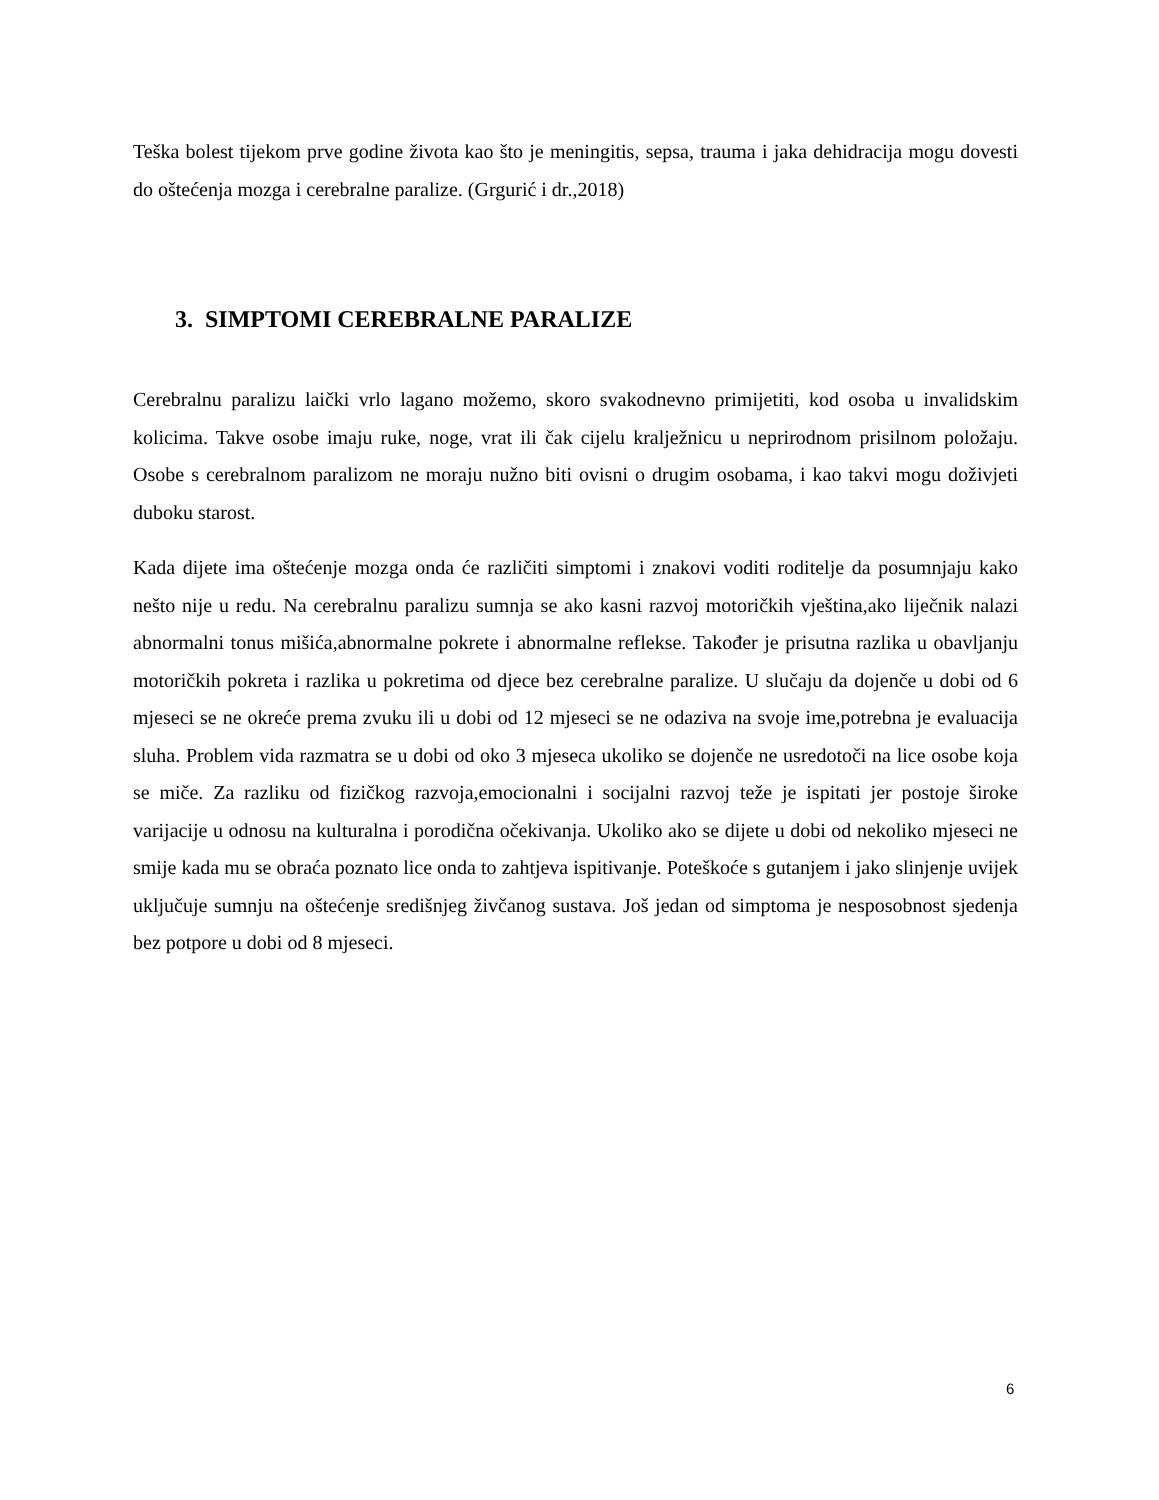Teška bolest tijekom prve godine života kao što je meningitis, sepsa, trauma i jaka dehidracija mogu dovesti do oštećenja mozga i cerebralne paralize. (Grgurić i dr.,2018)
3. SIMPTOMI CEREBRALNE PARALIZE
Cerebralnu paralizu laički vrlo lagano možemo, skoro svakodnevno primijetiti, kod osoba u invalidskim kolicima. Takve osobe imaju ruke, noge, vrat ili čak cijelu kralježnicu u neprirodnom prisilnom položaju. Osobe s cerebralnom paralizom ne moraju nužno biti ovisni o drugim osobama, i kao takvi mogu doživjeti duboku starost.
Kada dijete ima oštećenje mozga onda će različiti simptomi i znakovi voditi roditelje da posumnjaju kako nešto nije u redu. Na cerebralnu paralizu sumnja se ako kasni razvoj motoričkih vještina,ako liječnik nalazi abnormalni tonus mišića,abnormalne pokrete i abnormalne reflekse. Također je prisutna razlika u obavljanju motoričkih pokreta i razlika u pokretima od djece bez cerebralne paralize. U slučaju da dojenče u dobi od 6 mjeseci se ne okreće prema zvuku ili u dobi od 12 mjeseci se ne odaziva na svoje ime,potrebna je evaluacija sluha. Problem vida razmatra se u dobi od oko 3 mjeseca ukoliko se dojenče ne usredotoči na lice osobe koja se miče. Za razliku od fizičkog razvoja,emocionalni i socijalni razvoj teže je ispitati jer postoje široke varijacije u odnosu na kulturalna i porodična očekivanja. Ukoliko ako se dijete u dobi od nekoliko mjeseci ne smije kada mu se obraća poznato lice onda to zahtjeva ispitivanje. Poteškoće s gutanjem i jako slinjenje uvijek uključuje sumnju na oštećenje središnjeg živčanog sustava. Još jedan od simptoma je nesposobnost sjedenja bez potpore u dobi od 8 mjeseci.
6